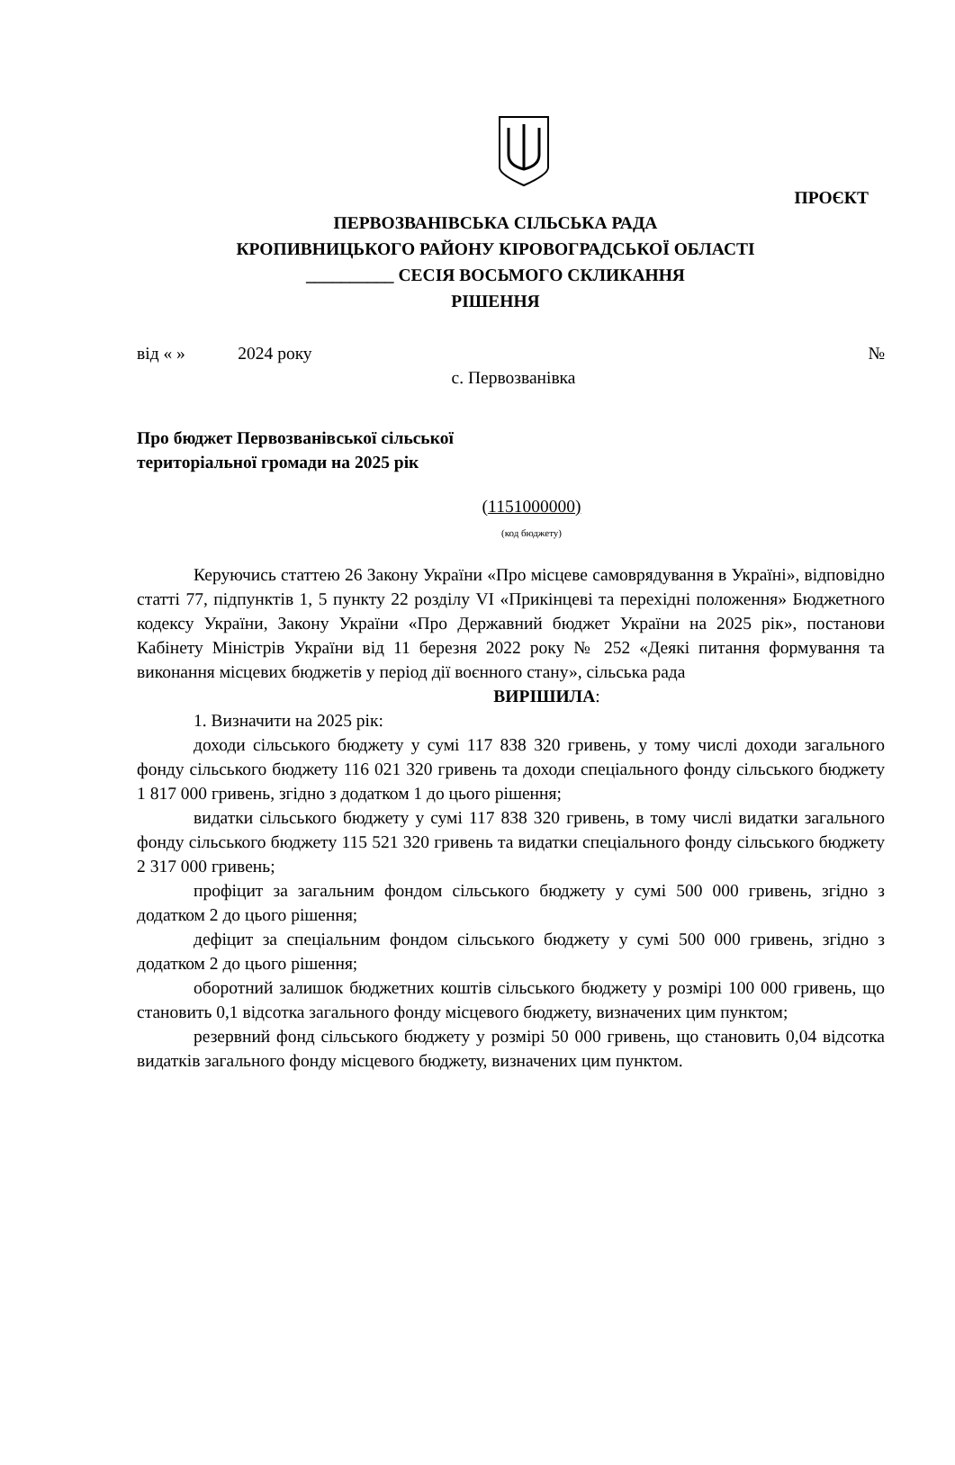ПРОЄКТ
ПЕРВОЗВАНІВСЬКА СІЛЬСЬКА РАДА
КРОПИВНИЦЬКОГО РАЙОНУ КІРОВОГРАДСЬКОЇ ОБЛАСТІ
__________ СЕСІЯ ВОСЬМОГО СКЛИКАННЯ
РІШЕННЯ
від « » 2024 року №
с. Первозванівка
Про бюджет Первозванівської сільської
територіальної громади на 2025 рік
(1151000000)
(код бюджету)
Керуючись статтею 26 Закону України «Про місцеве самоврядування в Україні», відповідно статті 77, підпунктів 1, 5 пункту 22 розділу VI «Прикінцеві та перехідні положення» Бюджетного кодексу України, Закону України «Про Державний бюджет України на 2025 рік», постанови Кабінету Міністрів України від 11 березня 2022 року № 252 «Деякі питання формування та виконання місцевих бюджетів у період дії воєнного стану», сільська рада
ВИРІШИЛА:
1. Визначити на 2025 рік:
доходи сільського бюджету у сумі 117 838 320 гривень, у тому числі доходи загального фонду сільського бюджету 116 021 320 гривень та доходи спеціального фонду сільського бюджету 1 817 000 гривень, згідно з додатком 1 до цього рішення;
видатки сільського бюджету у сумі 117 838 320 гривень, в тому числі видатки загального фонду сільського бюджету 115 521 320 гривень та видатки спеціального фонду сільського бюджету 2 317 000 гривень;
профіцит за загальним фондом сільського бюджету у сумі 500 000 гривень, згідно з додатком 2 до цього рішення;
дефіцит за спеціальним фондом сільського бюджету у сумі 500 000 гривень, згідно з додатком 2 до цього рішення;
оборотний залишок бюджетних коштів сільського бюджету у розмірі 100 000 гривень, що становить 0,1 відсотка загального фонду місцевого бюджету, визначених цим пунктом;
резервний фонд сільського бюджету у розмірі 50 000 гривень, що становить 0,04 відсотка видатків загального фонду місцевого бюджету, визначених цим пунктом.